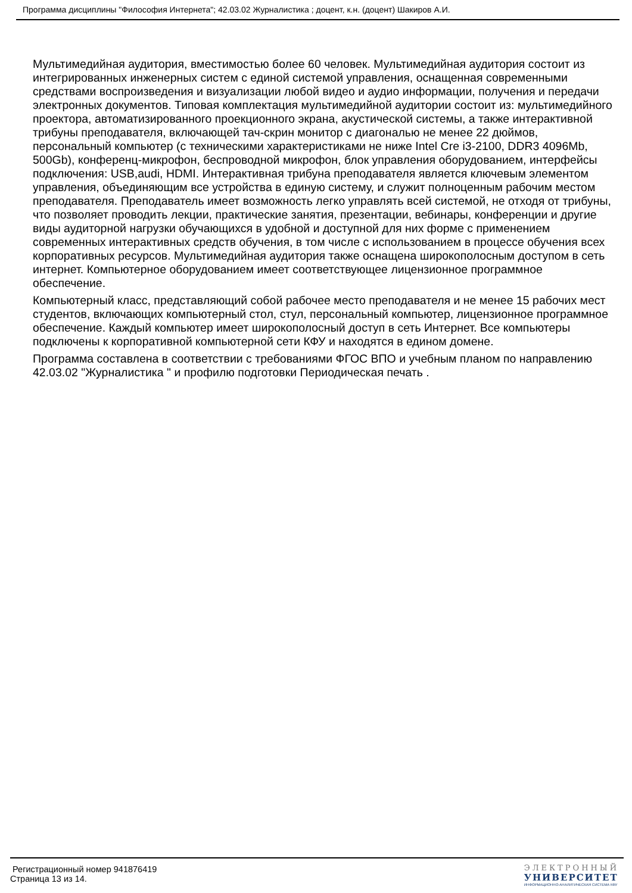Программа дисциплины "Философия Интернета"; 42.03.02 Журналистика ; доцент, к.н. (доцент) Шакиров А.И.
Мультимедийная аудитория, вместимостью более 60 человек. Мультимедийная аудитория состоит из интегрированных инженерных систем с единой системой управления, оснащенная современными средствами воспроизведения и визуализации любой видео и аудио информации, получения и передачи электронных документов. Типовая комплектация мультимедийной аудитории состоит из: мультимедийного проектора, автоматизированного проекционного экрана, акустической системы, а также интерактивной трибуны преподавателя, включающей тач-скрин монитор с диагональю не менее 22 дюймов, персональный компьютер (с техническими характеристиками не ниже Intel Cre i3-2100, DDR3 4096Mb, 500Gb), конференц-микрофон, беспроводной микрофон, блок управления оборудованием, интерфейсы подключения: USB,audi, HDMI. Интерактивная трибуна преподавателя является ключевым элементом управления, объединяющим все устройства в единую систему, и служит полноценным рабочим местом преподавателя. Преподаватель имеет возможность легко управлять всей системой, не отходя от трибуны, что позволяет проводить лекции, практические занятия, презентации, вебинары, конференции и другие виды аудиторной нагрузки обучающихся в удобной и доступной для них форме с применением современных интерактивных средств обучения, в том числе с использованием в процессе обучения всех корпоративных ресурсов. Мультимедийная аудитория также оснащена широкополосным доступом в сеть интернет. Компьютерное оборудованием имеет соответствующее лицензионное программное обеспечение.
Компьютерный класс, представляющий собой рабочее место преподавателя и не менее 15 рабочих мест студентов, включающих компьютерный стол, стул, персональный компьютер, лицензионное программное обеспечение. Каждый компьютер имеет широкополосный доступ в сеть Интернет. Все компьютеры подключены к корпоративной компьютерной сети КФУ и находятся в едином домене.
Программа составлена в соответствии с требованиями ФГОС ВПО и учебным планом по направлению 42.03.02 "Журналистика " и профилю подготовки Периодическая печать .
Регистрационный номер 941876419
Страница 13 из 14.
ЭЛЕКТРОННЫЙ
УНИВЕРСИТЕТ
ИНФОРМАЦИОННО-АНАЛИТИЧЕСКАЯ СИСТЕМА КФУ